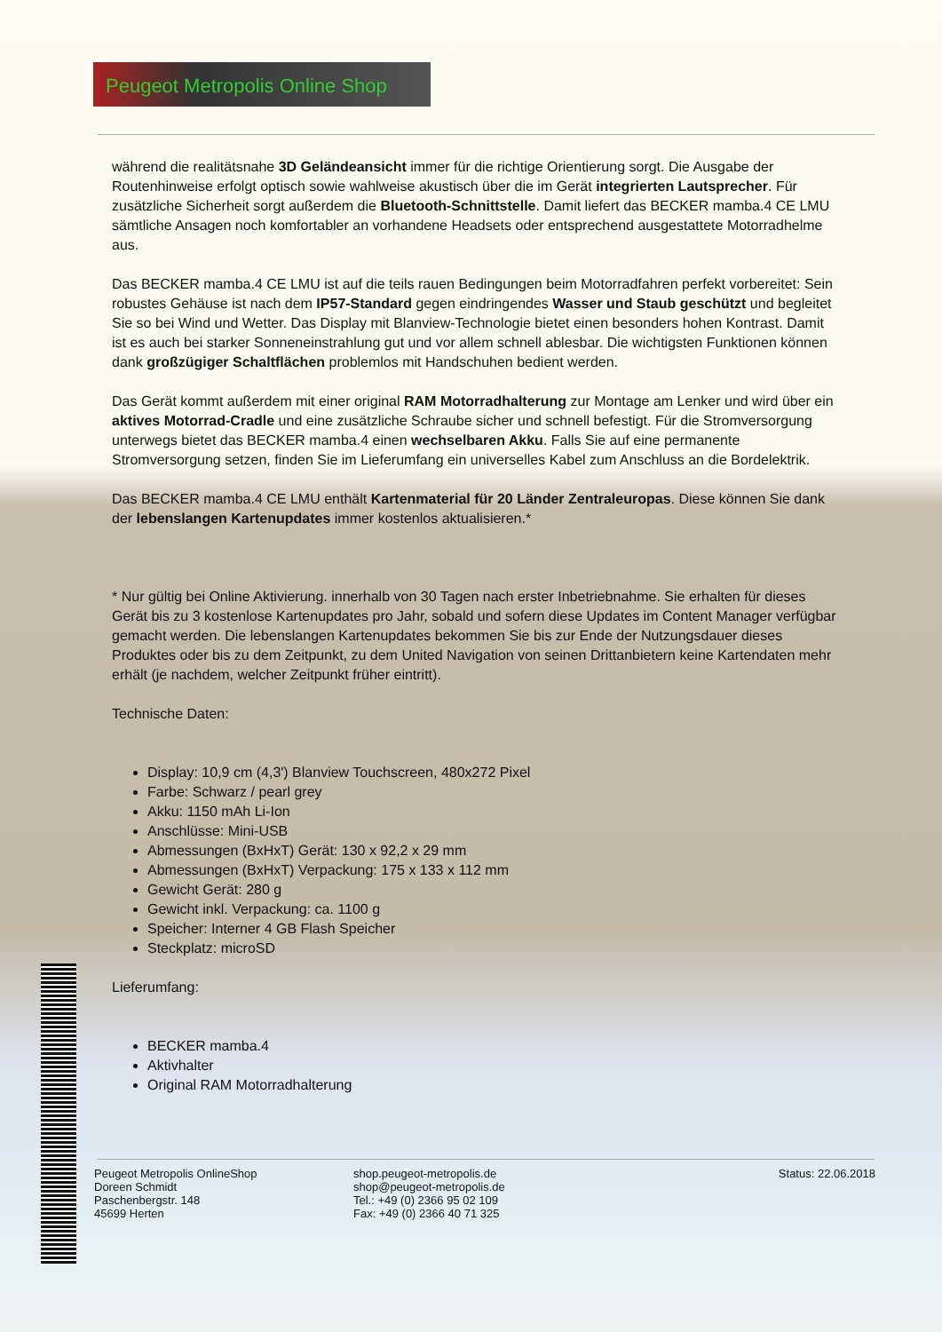Peugeot Metropolis Online Shop
während die realitätsnahe 3D Geländeansicht immer für die richtige Orientierung sorgt. Die Ausgabe der Routenhinweise erfolgt optisch sowie wahlweise akustisch über die im Gerät integrierten Lautsprecher. Für zusätzliche Sicherheit sorgt außerdem die Bluetooth-Schnittstelle. Damit liefert das BECKER mamba.4 CE LMU sämtliche Ansagen noch komfortabler an vorhandene Headsets oder entsprechend ausgestattete Motorradhelme aus.
Das BECKER mamba.4 CE LMU ist auf die teils rauen Bedingungen beim Motorradfahren perfekt vorbereitet: Sein robustes Gehäuse ist nach dem IP57-Standard gegen eindringendes Wasser und Staub geschützt und begleitet Sie so bei Wind und Wetter. Das Display mit Blanview-Technologie bietet einen besonders hohen Kontrast. Damit ist es auch bei starker Sonneneinstrahlung gut und vor allem schnell ablesbar. Die wichtigsten Funktionen können dank großzügiger Schaltflächen problemlos mit Handschuhen bedient werden.
Das Gerät kommt außerdem mit einer original RAM Motorradhalterung zur Montage am Lenker und wird über ein aktives Motorrad-Cradle und eine zusätzliche Schraube sicher und schnell befestigt. Für die Stromversorgung unterwegs bietet das BECKER mamba.4 einen wechselbaren Akku. Falls Sie auf eine permanente Stromversorgung setzen, finden Sie im Lieferumfang ein universelles Kabel zum Anschluss an die Bordelektrik.
Das BECKER mamba.4 CE LMU enthält Kartenmaterial für 20 Länder Zentraleuropas. Diese können Sie dank der lebenslangen Kartenupdates immer kostenlos aktualisieren.*
* Nur gültig bei Online Aktivierung. innerhalb von 30 Tagen nach erster Inbetriebnahme. Sie erhalten für dieses Gerät bis zu 3 kostenlose Kartenupdates pro Jahr, sobald und sofern diese Updates im Content Manager verfügbar gemacht werden. Die lebenslangen Kartenupdates bekommen Sie bis zur Ende der Nutzungsdauer dieses Produktes oder bis zu dem Zeitpunkt, zu dem United Navigation von seinen Drittanbietern keine Kartendaten mehr erhält (je nachdem, welcher Zeitpunkt früher eintritt).
Technische Daten:
Display: 10,9 cm (4,3') Blanview Touchscreen, 480x272 Pixel
Farbe: Schwarz / pearl grey
Akku: 1150 mAh Li-Ion
Anschlüsse: Mini-USB
Abmessungen (BxHxT) Gerät: 130 x 92,2 x 29 mm
Abmessungen (BxHxT) Verpackung: 175 x 133 x 112 mm
Gewicht Gerät: 280 g
Gewicht inkl. Verpackung: ca. 1100 g
Speicher: Interner 4 GB Flash Speicher
Steckplatz: microSD
Lieferumfang:
BECKER mamba.4
Aktivhalter
Original RAM Motorradhalterung
Peugeot Metropolis OnlineShop
Doreen Schmidt
Paschenbergstr. 148
45699 Herten
shop.peugeot-metropolis.de
shop@peugeot-metropolis.de
Tel.: +49 (0) 2366 95 02 109
Fax: +49 (0) 2366 40 71 325
Status: 22.06.2018